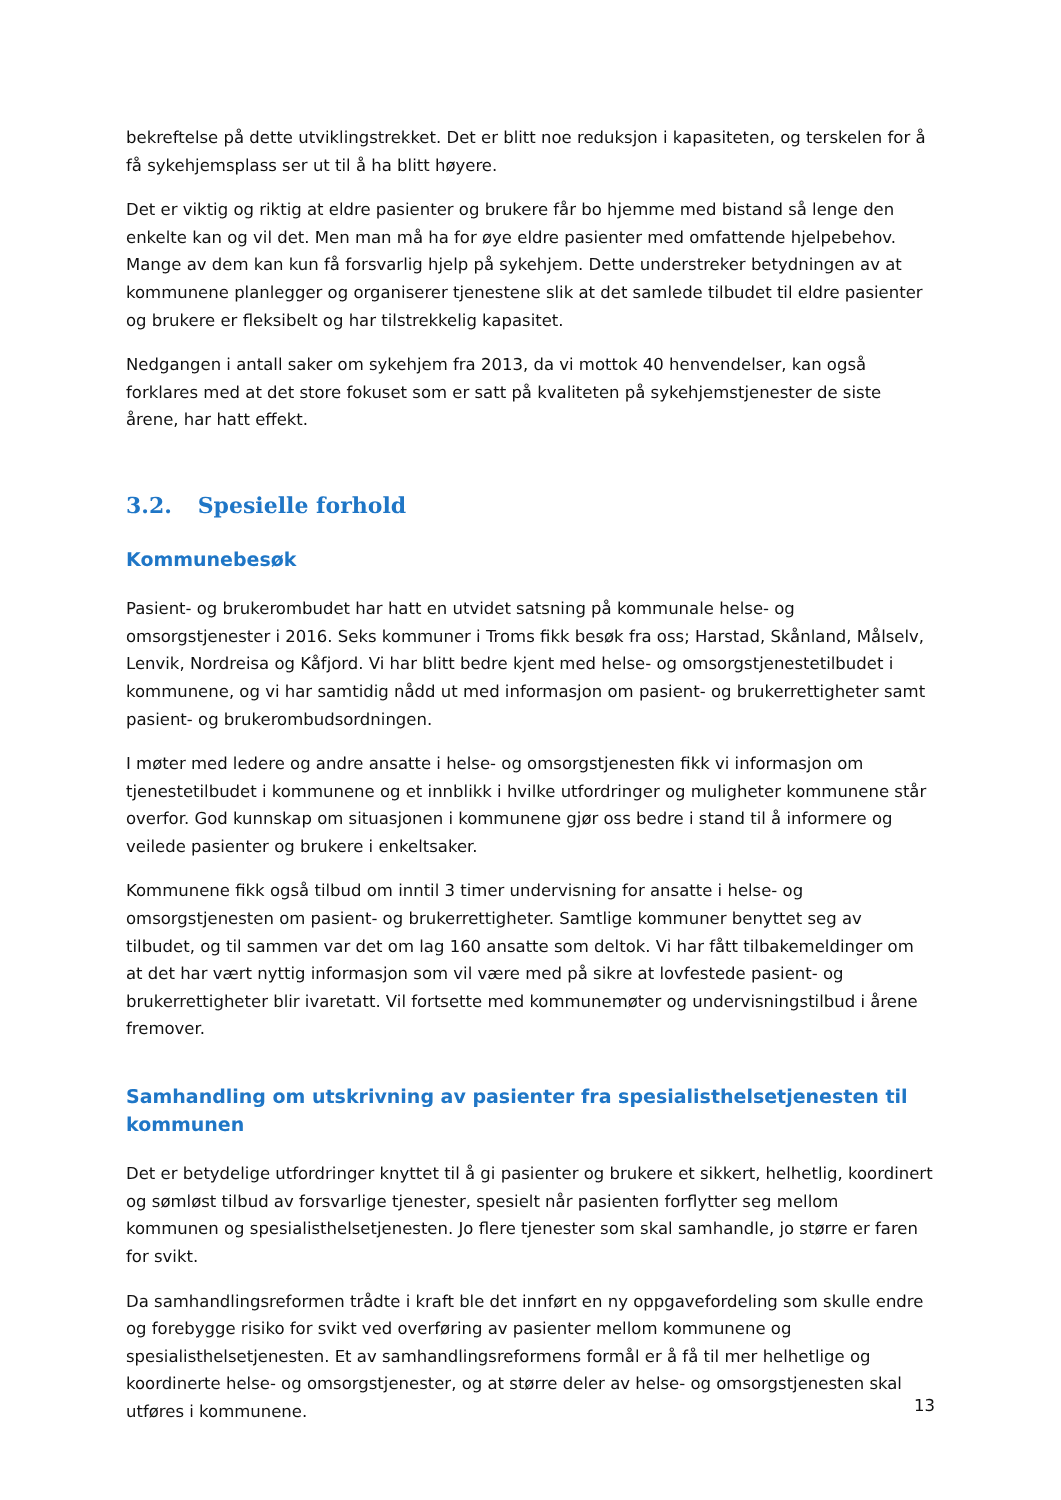bekreftelse på dette utviklingstrekket. Det er blitt noe reduksjon i kapasiteten, og terskelen for å få sykehjemsplass ser ut til å ha blitt høyere.
Det er viktig og riktig at eldre pasienter og brukere får bo hjemme med bistand så lenge den enkelte kan og vil det. Men man må ha for øye eldre pasienter med omfattende hjelpebehov. Mange av dem kan kun få forsvarlig hjelp på sykehjem. Dette understreker betydningen av at kommunene planlegger og organiserer tjenestene slik at det samlede tilbudet til eldre pasienter og brukere er fleksibelt og har tilstrekkelig kapasitet.
Nedgangen i antall saker om sykehjem fra 2013, da vi mottok 40 henvendelser, kan også forklares med at det store fokuset som er satt på kvaliteten på sykehjemstjenester de siste årene, har hatt effekt.
3.2. Spesielle forhold
Kommunebesøk
Pasient- og brukerombudet har hatt en utvidet satsning på kommunale helse- og omsorgstjenester i 2016. Seks kommuner i Troms fikk besøk fra oss; Harstad, Skånland, Målselv, Lenvik, Nordreisa og Kåfjord. Vi har blitt bedre kjent med helse- og omsorgstjenestetilbudet i kommunene, og vi har samtidig nådd ut med informasjon om pasient- og brukerrettigheter samt pasient- og brukerombudsordningen.
I møter med ledere og andre ansatte i helse- og omsorgstjenesten fikk vi informasjon om tjenestetilbudet i kommunene og et innblikk i hvilke utfordringer og muligheter kommunene står overfor. God kunnskap om situasjonen i kommunene gjør oss bedre i stand til å informere og veilede pasienter og brukere i enkeltsaker.
Kommunene fikk også tilbud om inntil 3 timer undervisning for ansatte i helse- og omsorgstjenesten om pasient- og brukerrettigheter. Samtlige kommuner benyttet seg av tilbudet, og til sammen var det om lag 160 ansatte som deltok. Vi har fått tilbakemeldinger om at det har vært nyttig informasjon som vil være med på sikre at lovfestede pasient- og brukerrettigheter blir ivaretatt. Vil fortsette med kommunemøter og undervisningstilbud i årene fremover.
Samhandling om utskrivning av pasienter fra spesialisthelsetjenesten til kommunen
Det er betydelige utfordringer knyttet til å gi pasienter og brukere et sikkert, helhetlig, koordinert og sømløst tilbud av forsvarlige tjenester, spesielt når pasienten forflytter seg mellom kommunen og spesialisthelsetjenesten. Jo flere tjenester som skal samhandle, jo større er faren for svikt.
Da samhandlingsreformen trådte i kraft ble det innført en ny oppgavefordeling som skulle endre og forebygge risiko for svikt ved overføring av pasienter mellom kommunene og spesialisthelsetjenesten. Et av samhandlingsreformens formål er å få til mer helhetlige og koordinerte helse- og omsorgstjenester, og at større deler av helse- og omsorgstjenesten skal utføres i kommunene.
13